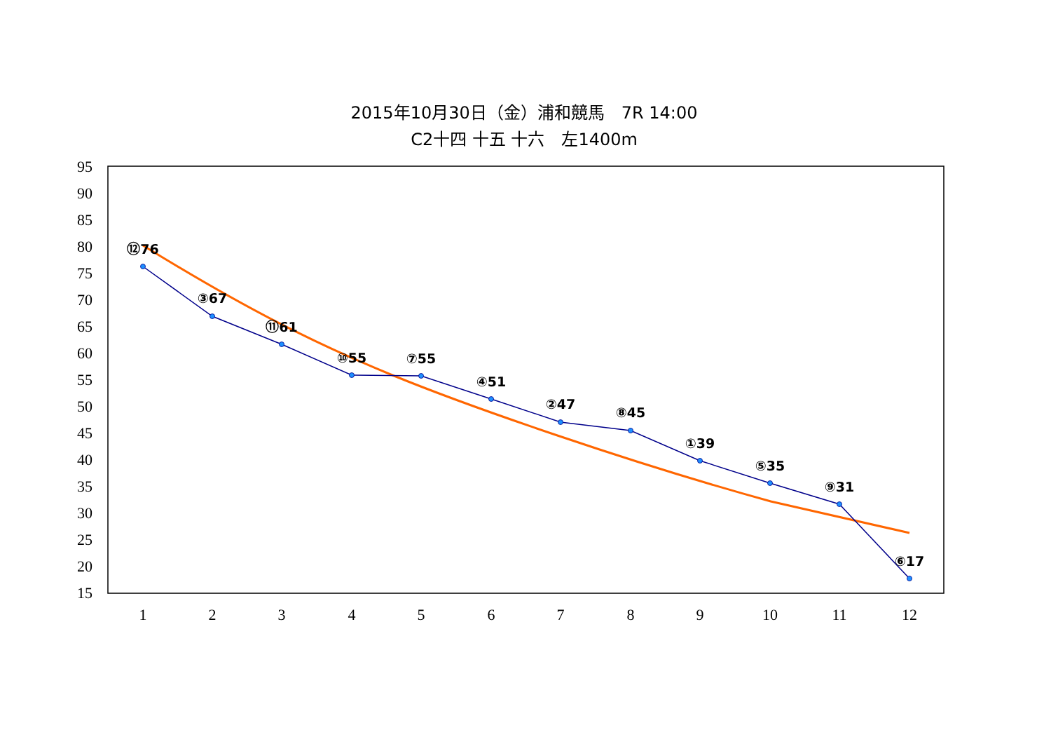2015年10月30日（金）浦和競馬　7R 14:00
C2十四 十五 十六　左1400m
95
90
85
80
75
70
65
60
55
50
45
40
35
30
25
20
15
1
2
3
4
5
6
7
8
9
10
11
12
⑫76
③67
⑪61
⑩55
⑦55
④51
②47
⑧45
①39
⑤35
⑨31
⑥17